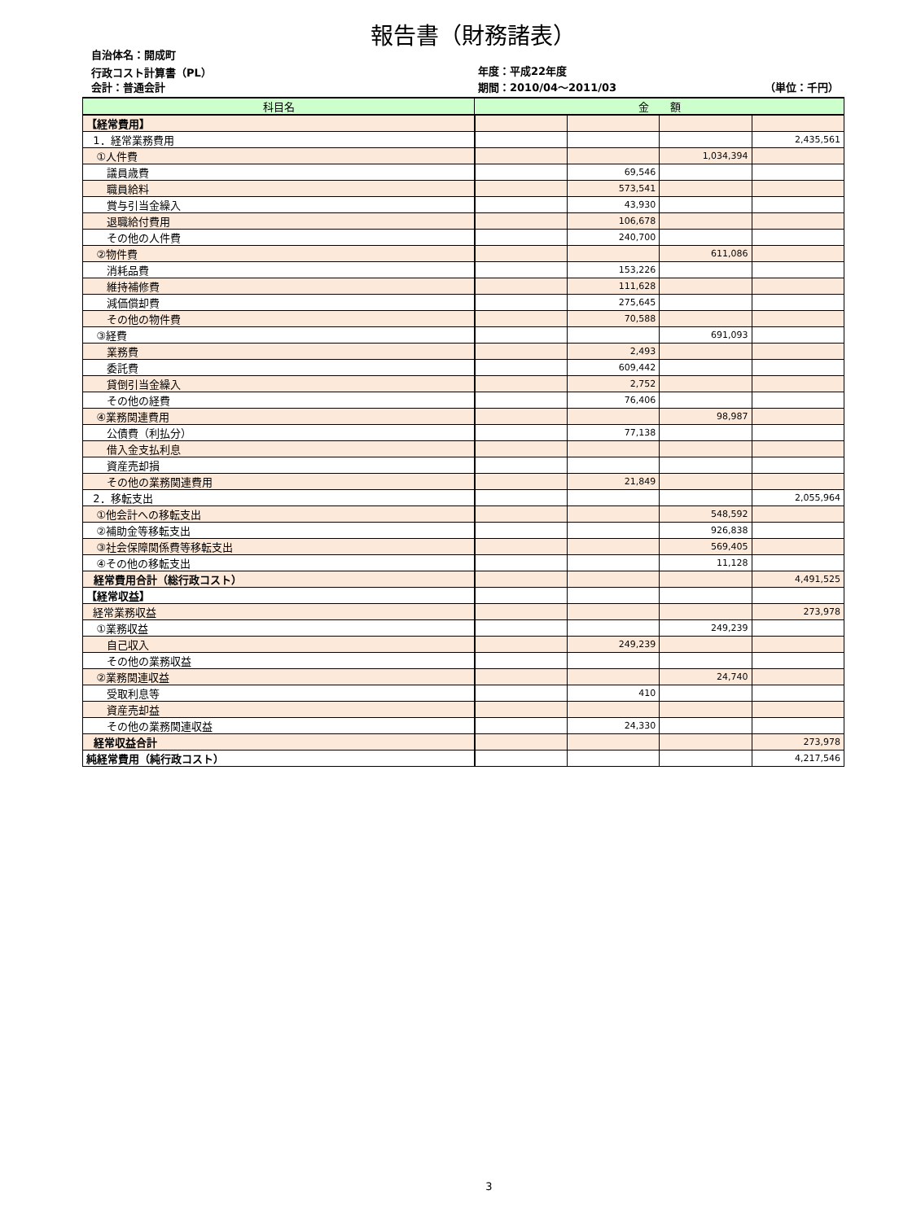報告書（財務諸表）
自治体名：開成町
行政コスト計算書（PL） 年度：平成22年度
会計：普通会計 期間：2010/04～2011/03 （単位：千円）
| 科目名 | 金 額 | | | |
| --- | --- | --- | --- | --- |
| 【経常費用】 | | | | |
| 1．経常業務費用 | | | | 2,435,561 |
| ①人件費 | | | 1,034,394 | |
| 議員歳費 | | 69,546 | | |
| 職員給料 | | 573,541 | | |
| 賞与引当金繰入 | | 43,930 | | |
| 退職給付費用 | | 106,678 | | |
| その他の人件費 | | 240,700 | | |
| ②物件費 | | | 611,086 | |
| 消耗品費 | | 153,226 | | |
| 維持補修費 | | 111,628 | | |
| 減価償却費 | | 275,645 | | |
| その他の物件費 | | 70,588 | | |
| ③経費 | | | 691,093 | |
| 業務費 | | 2,493 | | |
| 委託費 | | 609,442 | | |
| 貸倒引当金繰入 | | 2,752 | | |
| その他の経費 | | 76,406 | | |
| ④業務関連費用 | | | 98,987 | |
| 公債費（利払分） | | 77,138 | | |
| 借入金支払利息 | | | | |
| 資産売却損 | | | | |
| その他の業務関連費用 | | 21,849 | | |
| 2．移転支出 | | | | 2,055,964 |
| ①他会計への移転支出 | | | 548,592 | |
| ②補助金等移転支出 | | | 926,838 | |
| ③社会保障関係費等移転支出 | | | 569,405 | |
| ④その他の移転支出 | | | 11,128 | |
| 経常費用合計（総行政コスト） | | | | 4,491,525 |
| 【経常収益】 | | | | |
| 経常業務収益 | | | | 273,978 |
| ①業務収益 | | | 249,239 | |
| 自己収入 | | 249,239 | | |
| その他の業務収益 | | | | |
| ②業務関連収益 | | | 24,740 | |
| 受取利息等 | | 410 | | |
| 資産売却益 | | | | |
| その他の業務関連収益 | | 24,330 | | |
| 経常収益合計 | | | | 273,978 |
| 純経常費用（純行政コスト） | | | | 4,217,546 |
3